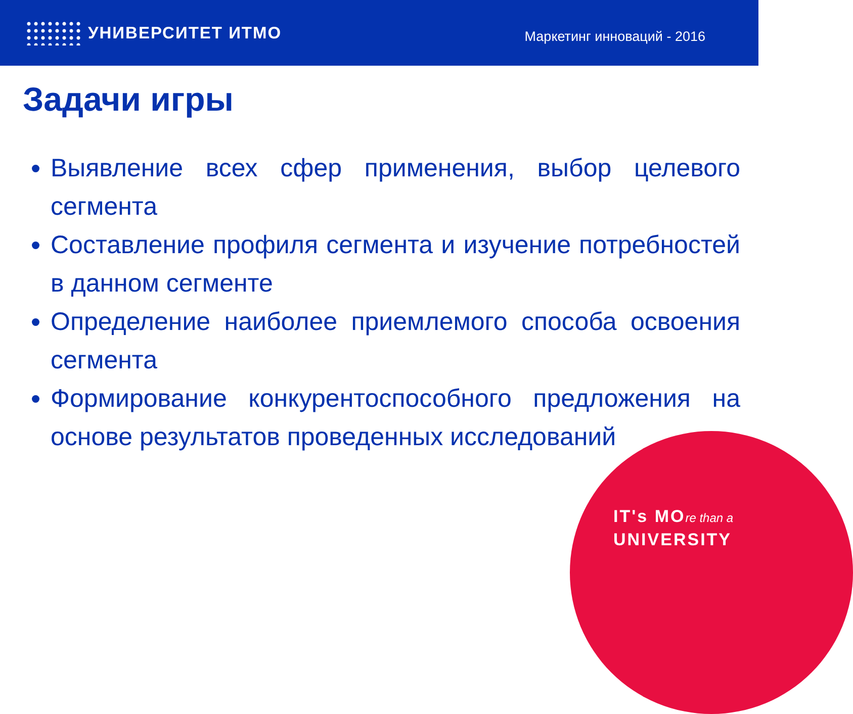УНИВЕРСИТЕТ ИТМО
Маркетинг инноваций - 2016
Задачи игры
Выявление всех сфер применения, выбор целевого сегмента
Составление профиля сегмента и изучение потребностей в данном сегменте
Определение наиболее приемлемого способа освоения сегмента
Формирование конкурентоспособного предложения на основе результатов проведенных исследований
IT's MOre than a
UNIVERSITY